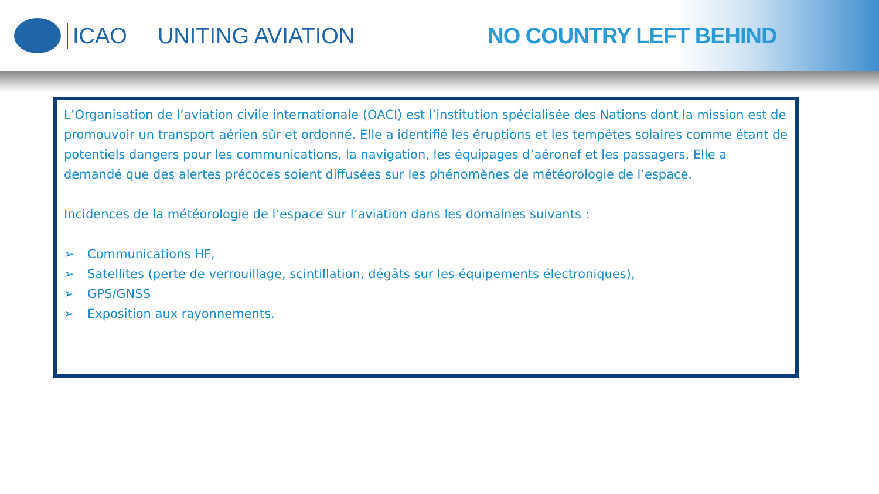ICAO UNITING AVIATION NO COUNTRY LEFT BEHIND
L’Organisation de l’aviation civile internationale (OACI) est l’institution spécialisée des Nations dont la mission est de promouvoir un transport aérien sûr et ordonné. Elle a identifié les éruptions et les tempêtes solaires comme étant de potentiels dangers pour les communications, la navigation, les équipages d’aéronef et les passagers. Elle a demandé que des alertes précoces soient diffusées sur les phénomènes de météorologie de l’espace.
Incidences de la météorologie de l’espace sur l’aviation dans les domaines suivants :
➢ Communications HF,
➢ Satellites (perte de verrouillage, scintillation, dégâts sur les équipements électroniques),
➢ GPS/GNSS
➢ Exposition aux rayonnements.